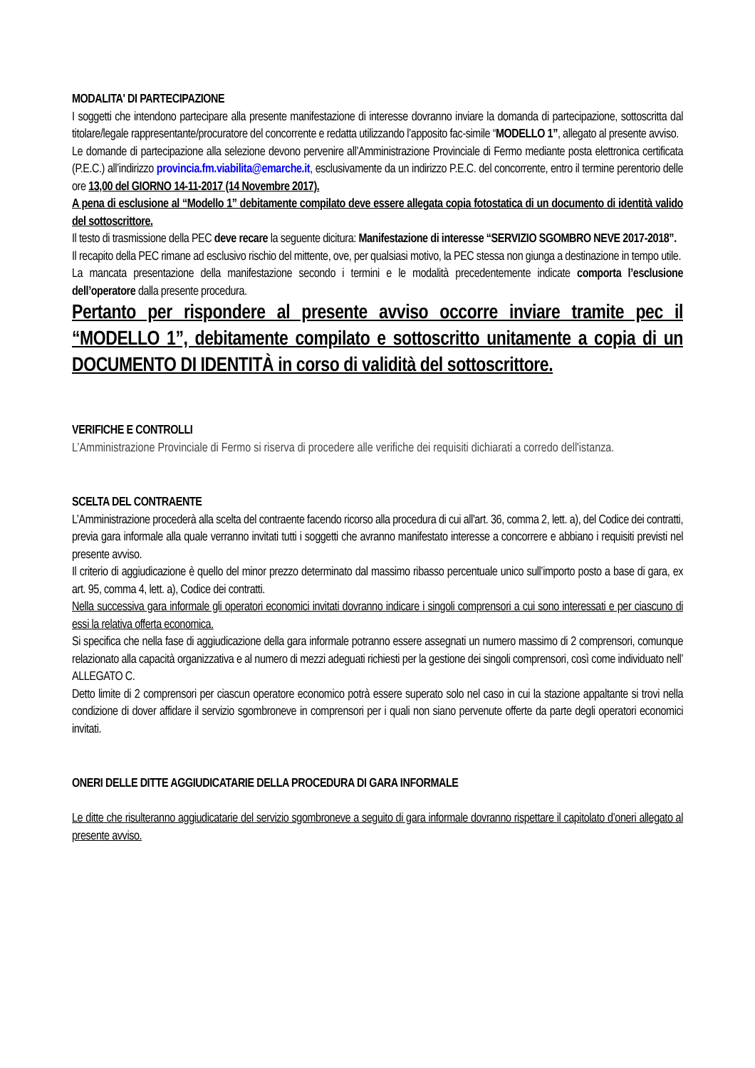MODALITA' DI PARTECIPAZIONE
I soggetti che intendono partecipare alla presente manifestazione di interesse dovranno inviare la domanda di partecipazione, sottoscritta dal titolare/legale rappresentante/procuratore del concorrente e redatta utilizzando l’apposito fac-simile “MODELLO 1”, allegato al presente avviso.
Le domande di partecipazione alla selezione devono pervenire all’Amministrazione Provinciale di Fermo mediante posta elettronica certificata (P.E.C.) all’indirizzo provincia.fm.viabilita@emarche.it, esclusivamente da un indirizzo P.E.C. del concorrente, entro il termine perentorio delle ore 13,00 del GIORNO 14-11-2017 (14 Novembre 2017).
A pena di esclusione al “Modello 1” debitamente compilato deve essere allegata copia fotostatica di un documento di identità valido del sottoscrittore.
Il testo di trasmissione della PEC deve recare la seguente dicitura: Manifestazione di interesse “SERVIZIO SGOMBRO NEVE 2017-2018”.
Il recapito della PEC rimane ad esclusivo rischio del mittente, ove, per qualsiasi motivo, la PEC stessa non giunga a destinazione in tempo utile.
La mancata presentazione della manifestazione secondo i termini e le modalità precedentemente indicate comporta l’esclusione dell’operatore dalla presente procedura.
Pertanto per rispondere al presente avviso occorre inviare tramite pec il “MODELLO 1”, debitamente compilato e sottoscritto unitamente a copia di un DOCUMENTO DI IDENTITÀ in corso di validità del sottoscrittore.
VERIFICHE E CONTROLLI
L’Amministrazione Provinciale di Fermo si riserva di procedere alle verifiche dei requisiti dichiarati a corredo dell'istanza.
SCELTA DEL CONTRAENTE
L’Amministrazione procederà alla scelta del contraente facendo ricorso alla procedura di cui all'art. 36, comma 2, lett. a), del Codice dei contratti, previa gara informale alla quale verranno invitati tutti i soggetti che avranno manifestato interesse a concorrere e abbiano i requisiti previsti nel presente avviso.
Il criterio di aggiudicazione è quello del minor prezzo determinato dal massimo ribasso percentuale unico sull’importo posto a base di gara, ex art. 95, comma 4, lett. a), Codice dei contratti.
Nella successiva gara informale gli operatori economici invitati dovranno indicare i singoli comprensori a cui sono interessati e per ciascuno di essi la relativa offerta economica.
Si specifica che nella fase di aggiudicazione della gara informale potranno essere assegnati un numero massimo di 2 comprensori, comunque relazionato alla capacità organizzativa e al numero di mezzi adeguati richiesti per la gestione dei singoli comprensori, così come individuato nell’ ALLEGATO C.
Detto limite di 2 comprensori per ciascun operatore economico potrà essere superato solo nel caso in cui la stazione appaltante si trovi nella condizione di dover affidare il servizio sgombroneve in comprensori per i quali non siano pervenute offerte da parte degli operatori economici invitati.
ONERI DELLE DITTE AGGIUDICATARIE DELLA PROCEDURA DI GARA INFORMALE
Le ditte che risulteranno aggiudicatarie del servizio sgombroneve a seguito di gara informale dovranno rispettare il capitolato d’oneri allegato al presente avviso.